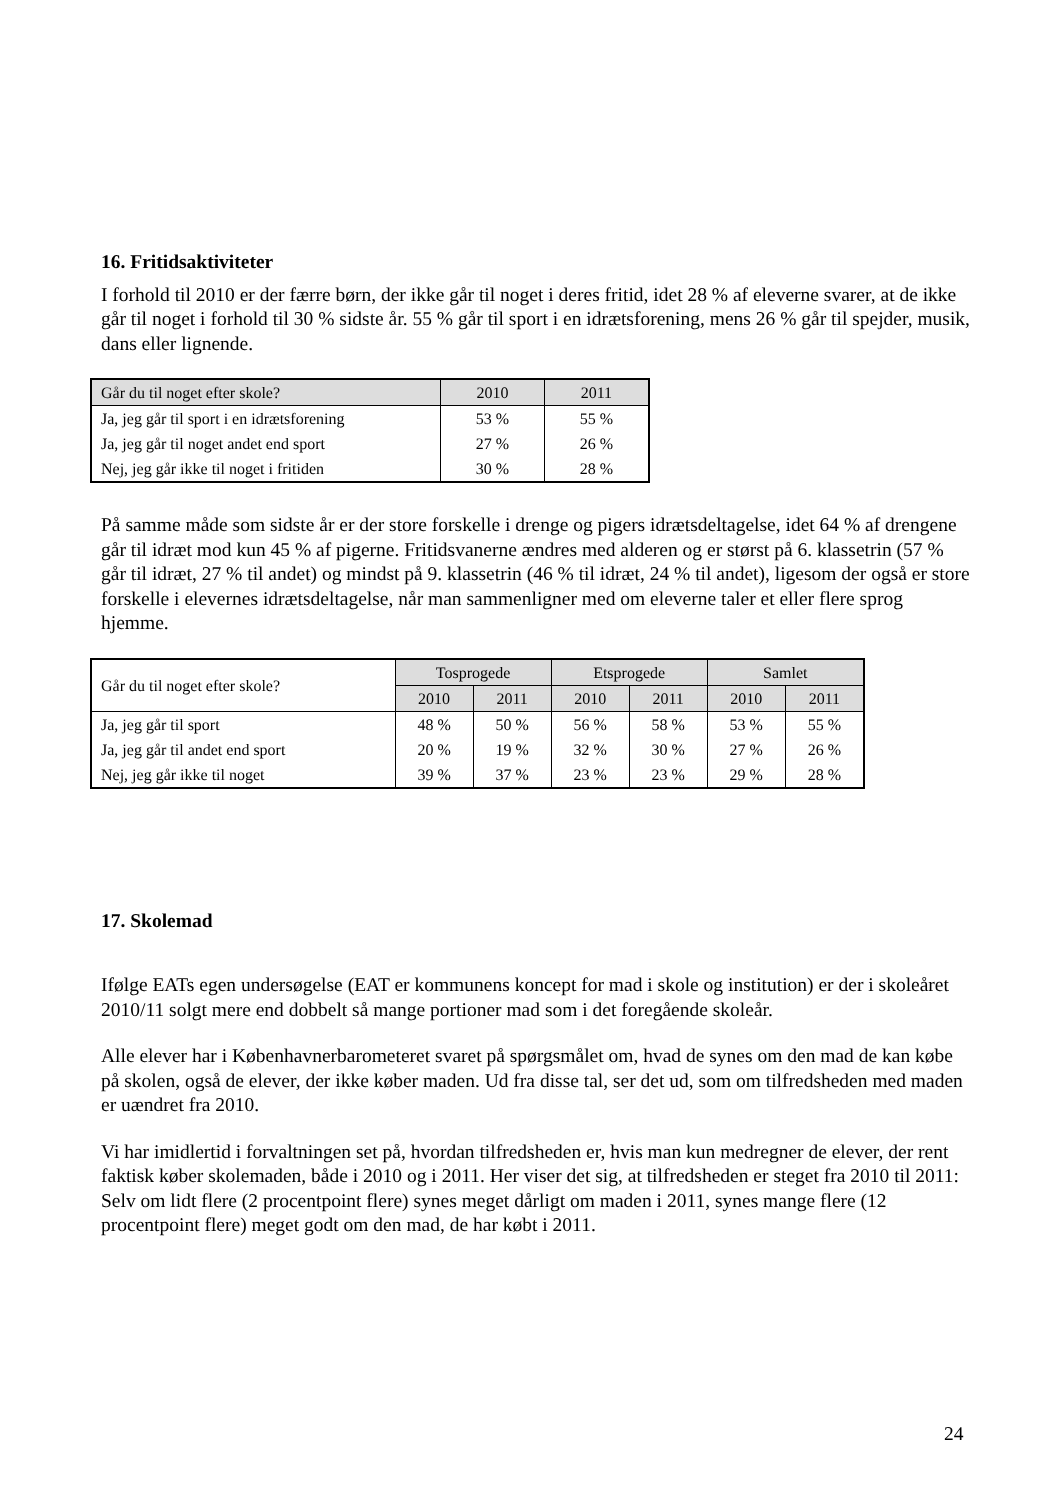16. Fritidsaktiviteter
I forhold til 2010 er der færre børn, der ikke går til noget i deres fritid, idet 28 % af eleverne svarer, at de ikke går til noget i forhold til 30 % sidste år. 55 % går til sport i en idrætsforening, mens 26 % går til spejder, musik, dans eller lignende.
| Går du til noget efter skole? | 2010 | 2011 |
| --- | --- | --- |
| Ja, jeg går til sport i en idrætsforening | 53 % | 55 % |
| Ja, jeg går til noget andet end sport | 27 % | 26 % |
| Nej, jeg går ikke til noget i fritiden | 30 % | 28 % |
På samme måde som sidste år er der store forskelle i drenge og pigers idrætsdeltagelse, idet 64 % af drengene går til idræt mod kun 45 % af pigerne. Fritidsvanerne ændres med alderen og er størst på 6. klassetrin (57 % går til idræt, 27 % til andet) og mindst på 9. klassetrin (46 % til idræt, 24 % til andet), ligesom der også er store forskelle i elevernes idrætsdeltagelse, når man sammenligner med om eleverne taler et eller flere sprog hjemme.
| Går du til noget efter skole? | Tosprogede | | Etsprogede | | Samlet | |
| --- | --- | --- | --- | --- | --- | --- |
| | 2010 | 2011 | 2010 | 2011 | 2010 | 2011 |
| Ja, jeg går til sport | 48 % | 50 % | 56 % | 58 % | 53 % | 55 % |
| Ja, jeg går til andet end sport | 20 % | 19 % | 32 % | 30 % | 27 % | 26 % |
| Nej, jeg går ikke til noget | 39 % | 37 % | 23 % | 23 % | 29 % | 28 % |
17. Skolemad
Ifølge EATs egen undersøgelse (EAT er kommunens koncept for mad i skole og institution) er der i skoleåret 2010/11 solgt mere end dobbelt så mange portioner mad som i det foregående skoleår.
Alle elever har i Københavnerbarometeret svaret på spørgsmålet om, hvad de synes om den mad de kan købe på skolen, også de elever, der ikke køber maden. Ud fra disse tal, ser det ud, som om tilfredsheden med maden er uændret fra 2010.
Vi har imidlertid i forvaltningen set på, hvordan tilfredsheden er, hvis man kun medregner de elever, der rent faktisk køber skolemaden, både i 2010 og i 2011. Her viser det sig, at tilfredsheden er steget fra 2010 til 2011: Selv om lidt flere (2 procentpoint flere) synes meget dårligt om maden i 2011, synes mange flere (12 procentpoint flere) meget godt om den mad, de har købt i 2011.
24